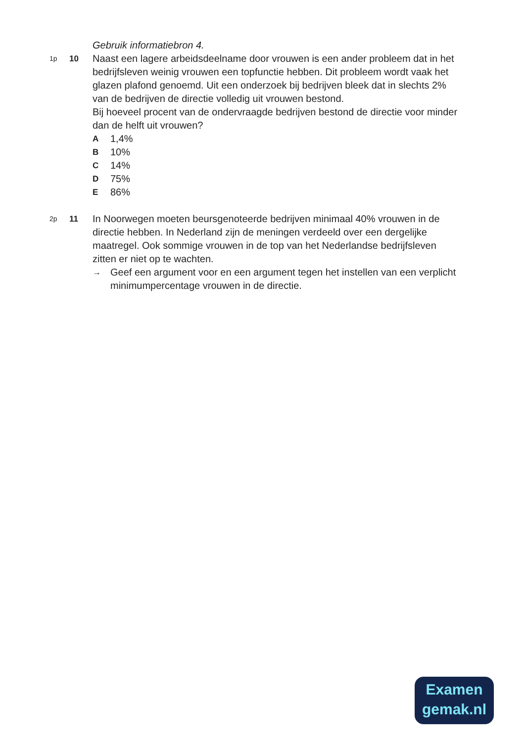Gebruik informatiebron 4.
1p
10
Naast een lagere arbeidsdeelname door vrouwen is een ander probleem dat in het bedrijfsleven weinig vrouwen een topfunctie hebben. Dit probleem wordt vaak het glazen plafond genoemd. Uit een onderzoek bij bedrijven bleek dat in slechts 2% van de bedrijven de directie volledig uit vrouwen bestond.
Bij hoeveel procent van de ondervraagde bedrijven bestond de directie voor minder dan de helft uit vrouwen?
A 1,4%
B 10%
C 14%
D 75%
E 86%
2p
11
In Noorwegen moeten beursgenoteerde bedrijven minimaal 40% vrouwen in de directie hebben. In Nederland zijn de meningen verdeeld over een dergelijke maatregel. Ook sommige vrouwen in de top van het Nederlandse bedrijfsleven zitten er niet op te wachten.
→ Geef een argument voor en een argument tegen het instellen van een verplicht minimumpercentage vrouwen in de directie.
Examen
gemak.nl